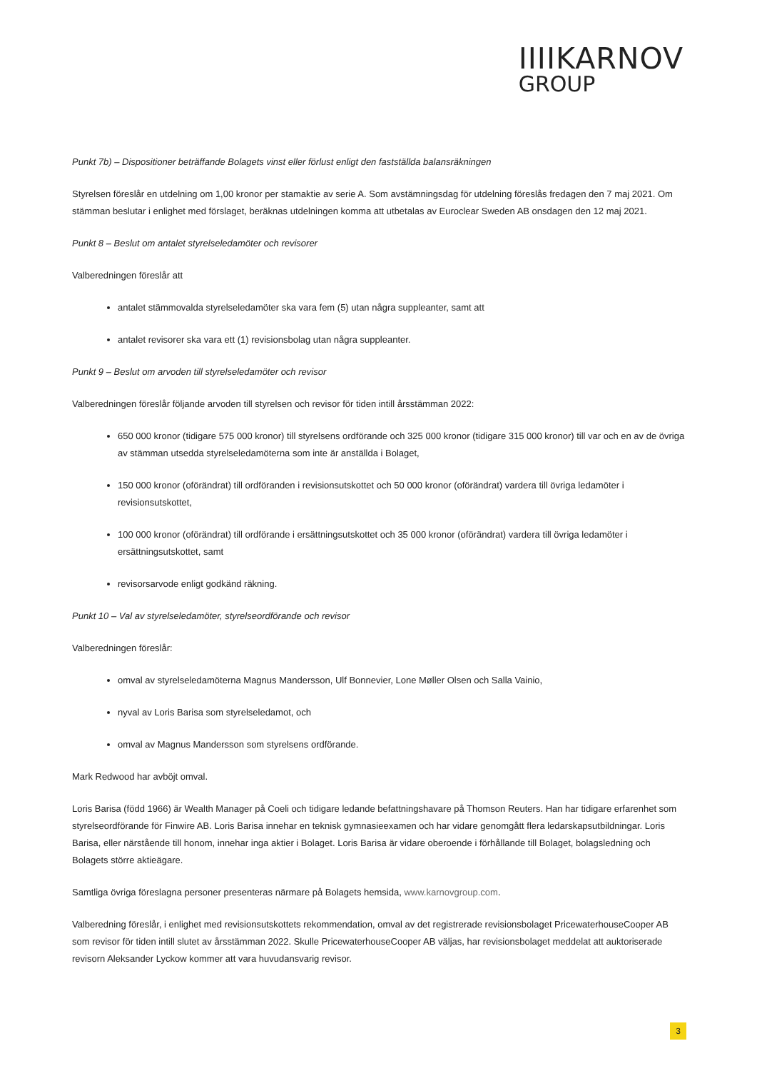IIIIKARNOV
GROUP
Punkt 7b) – Dispositioner beträffande Bolagets vinst eller förlust enligt den fastställda balansräkningen
Styrelsen föreslår en utdelning om 1,00 kronor per stamaktie av serie A. Som avstämningsdag för utdelning föreslås fredagen den 7 maj 2021. Om stämman beslutar i enlighet med förslaget, beräknas utdelningen komma att utbetalas av Euroclear Sweden AB onsdagen den 12 maj 2021.
Punkt 8 – Beslut om antalet styrelseledamöter och revisorer
Valberedningen föreslår att
antalet stämmovalda styrelseledamöter ska vara fem (5) utan några suppleanter, samt att
antalet revisorer ska vara ett (1) revisionsbolag utan några suppleanter.
Punkt 9 – Beslut om arvoden till styrelseledamöter och revisor
Valberedningen föreslår följande arvoden till styrelsen och revisor för tiden intill årsstämman 2022:
650 000 kronor (tidigare 575 000 kronor) till styrelsens ordförande och 325 000 kronor (tidigare 315 000 kronor) till var och en av de övriga av stämman utsedda styrelseledamöterna som inte är anställda i Bolaget,
150 000 kronor (oförändrat) till ordföranden i revisionsutskottet och 50 000 kronor (oförändrat) vardera till övriga ledamöter i revisionsutskottet,
100 000 kronor (oförändrat) till ordförande i ersättningsutskottet och 35 000 kronor (oförändrat) vardera till övriga ledamöter i ersättningsutskottet, samt
revisorsarvode enligt godkänd räkning.
Punkt 10 – Val av styrelseledamöter, styrelseordförande och revisor
Valberedningen föreslår:
omval av styrelseledamöterna Magnus Mandersson, Ulf Bonnevier, Lone Møller Olsen och Salla Vainio,
nyval av Loris Barisa som styrelseledamot, och
omval av Magnus Mandersson som styrelsens ordförande.
Mark Redwood har avböjt omval.
Loris Barisa (född 1966) är Wealth Manager på Coeli och tidigare ledande befattningshavare på Thomson Reuters. Han har tidigare erfarenhet som styrelseordförande för Finwire AB. Loris Barisa innehar en teknisk gymnasieexamen och har vidare genomgått flera ledarskapsutbildningar. Loris Barisa, eller närstående till honom, innehar inga aktier i Bolaget. Loris Barisa är vidare oberoende i förhållande till Bolaget, bolagsledning och Bolagets större aktieägare.
Samtliga övriga föreslagna personer presenteras närmare på Bolagets hemsida, www.karnovgroup.com.
Valberedning föreslår, i enlighet med revisionsutskottets rekommendation, omval av det registrerade revisionsbolaget PricewaterhouseCooper AB som revisor för tiden intill slutet av årsstämman 2022. Skulle PricewaterhouseCooper AB väljas, har revisionsbolaget meddelat att auktoriserade revisorn Aleksander Lyckow kommer att vara huvudansvarig revisor.
3